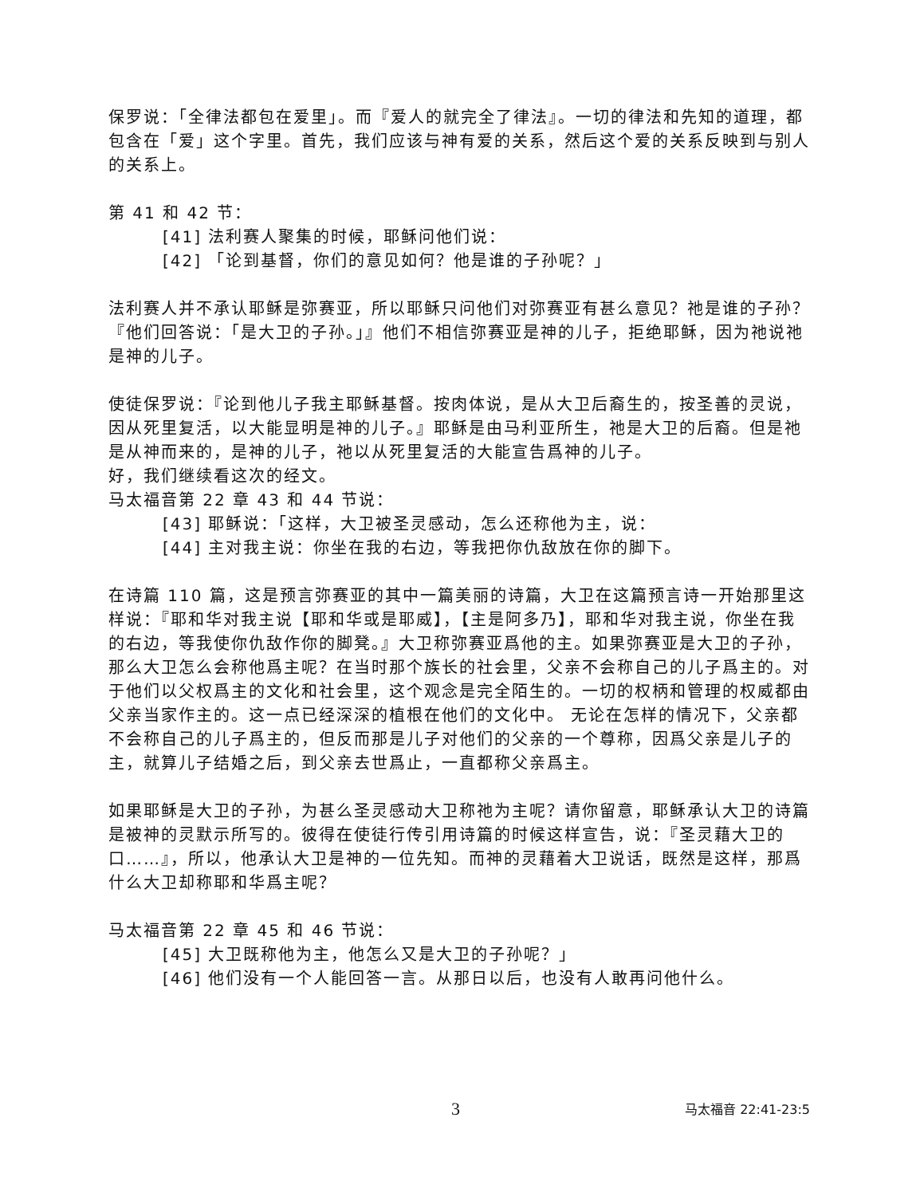保罗说：「全律法都包在爱里」。而『爱人的就完全了律法』。一切的律法和先知的道理，都包含在「爱」这个字里。首先，我们应该与神有爱的关系，然后这个爱的关系反映到与别人的关系上。
第 41 和 42 节：
[41] 法利赛人聚集的时候，耶稣问他们说：
[42] 「论到基督，你们的意见如何？他是谁的子孙呢？」
法利赛人并不承认耶稣是弥赛亚，所以耶稣只问他们对弥赛亚有甚么意见？祂是谁的子孙？『他们回答说：「是大卫的子孙。」』他们不相信弥赛亚是神的儿子，拒绝耶稣，因为祂说祂是神的儿子。
使徒保罗说：『论到他儿子我主耶稣基督。按肉体说，是从大卫后裔生的，按圣善的灵说，因从死里复活，以大能显明是神的儿子。』耶稣是由马利亚所生，祂是大卫的后裔。但是祂是从神而来的，是神的儿子，祂以从死里复活的大能宣告爲神的儿子。
好，我们继续看这次的经文。
马太福音第 22 章 43 和 44 节说：
[43] 耶稣说：「这样，大卫被圣灵感动，怎么还称他为主，说：
[44] 主对我主说：你坐在我的右边，等我把你仇敌放在你的脚下。
在诗篇 110 篇，这是预言弥赛亚的其中一篇美丽的诗篇，大卫在这篇预言诗一开始那里这样说：『耶和华对我主说【耶和华或是耶威】，【主是阿多乃】，耶和华对我主说，你坐在我的右边，等我使你仇敌作你的脚凳。』大卫称弥赛亚爲他的主。如果弥赛亚是大卫的子孙，那么大卫怎么会称他爲主呢？在当时那个族长的社会里，父亲不会称自己的儿子爲主的。对于他们以父权爲主的文化和社会里，这个观念是完全陌生的。一切的权柄和管理的权威都由父亲当家作主的。这一点已经深深的植根在他们的文化中。 无论在怎样的情况下，父亲都不会称自己的儿子爲主的，但反而那是儿子对他们的父亲的一个尊称，因爲父亲是儿子的主，就算儿子结婚之后，到父亲去世爲止，一直都称父亲爲主。
如果耶稣是大卫的子孙，为甚么圣灵感动大卫称祂为主呢？请你留意，耶稣承认大卫的诗篇是被神的灵默示所写的。彼得在使徒行传引用诗篇的时候这样宣告，说：『圣灵藉大卫的口……』，所以，他承认大卫是神的一位先知。而神的灵藉着大卫说话，既然是这样，那爲什么大卫却称耶和华爲主呢？
马太福音第 22 章 45 和 46 节说：
[45] 大卫既称他为主，他怎么又是大卫的子孙呢？」
[46] 他们没有一个人能回答一言。从那日以后，也没有人敢再问他什么。
3 马太福音 22:41-23:5